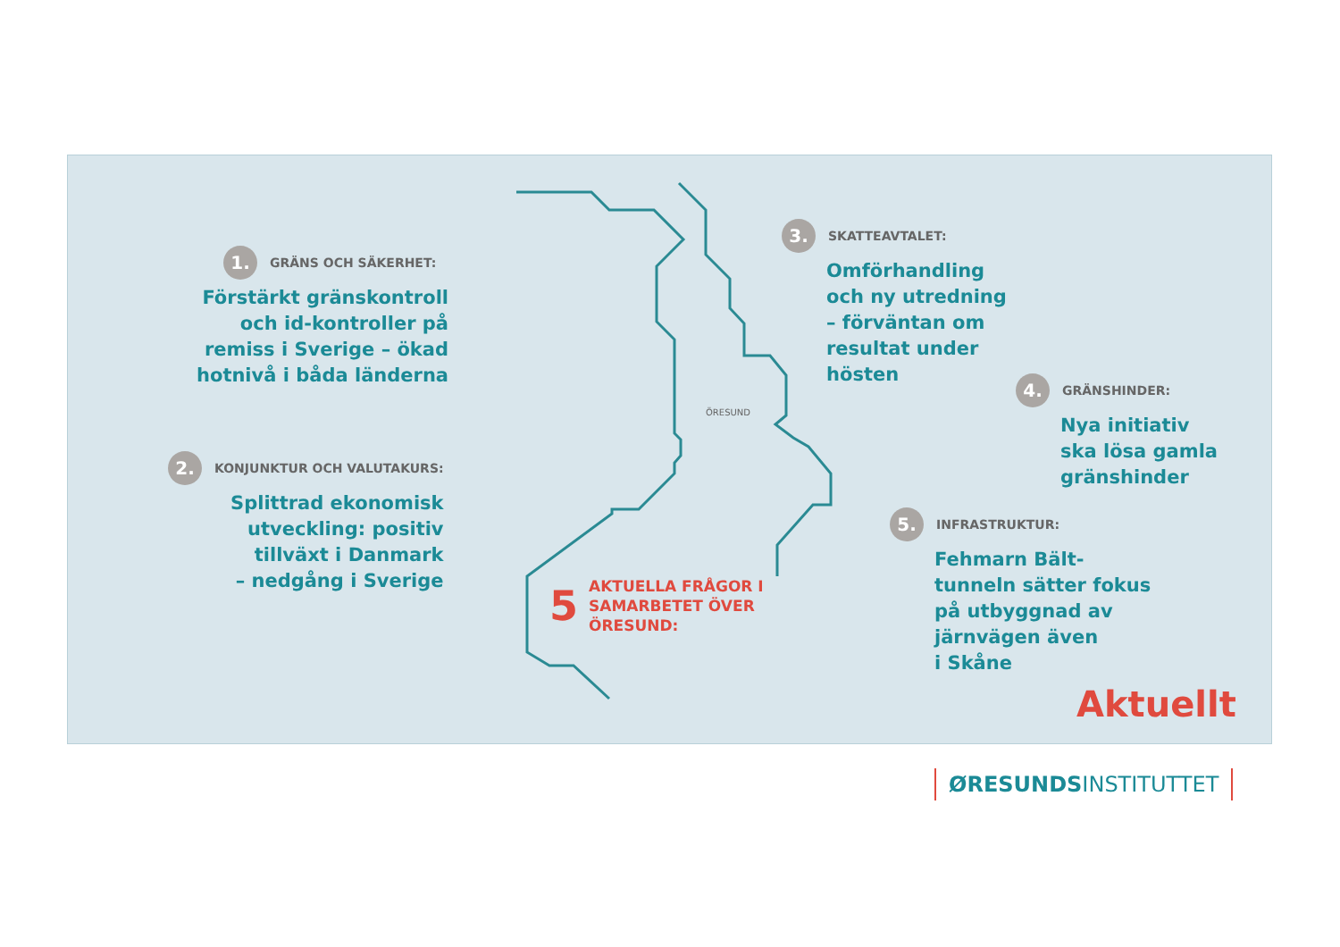ÖRESUND
1. GRÄNS OCH SÄKERHET:
Förstärkt gränskontroll
och id-kontroller på
remiss i Sverige – ökad
hotnivå i båda länderna
2. KONJUNKTUR OCH VALUTAKURS:
Splittrad ekonomisk
utveckling: positiv
tillväxt i Danmark
– nedgång i Sverige
3. SKATTEAVTALET:
Omförhandling
och ny utredning
– förväntan om
resultat under
hösten
4. GRÄNSHINDER:
Nya initiativ
ska lösa gamla
gränshinder
5. INFRASTRUKTUR:
Fehmarn Bält-
tunneln sätter fokus
på utbyggnad av
järnvägen även
i Skåne
5 AKTUELLA FRÅGOR I
SAMARBETET ÖVER
ÖRESUND:
Aktuellt
ØRESUNDSINSTITUTTET